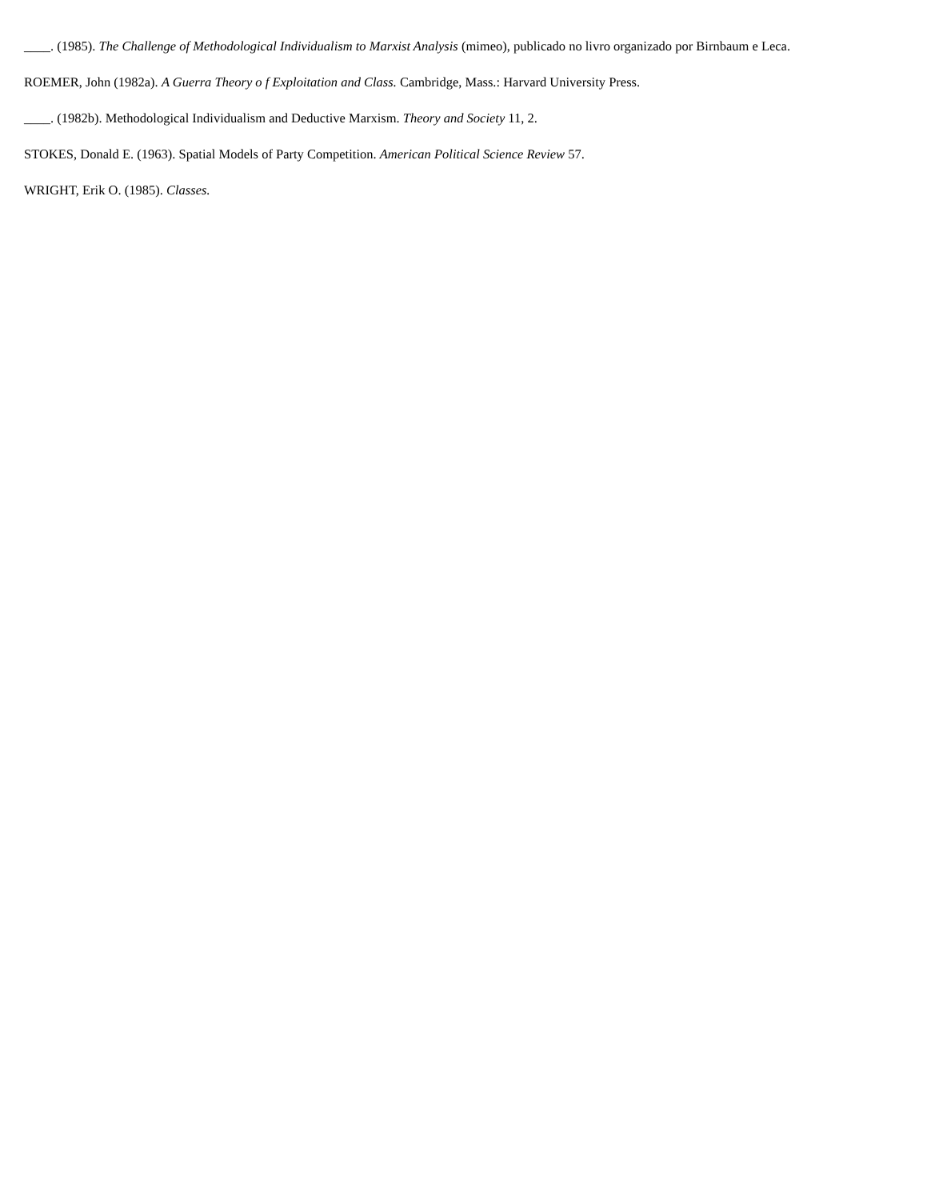____. (1985). The Challenge of Methodological Individualism to Marxist Analysis (mimeo), publicado no livro organizado por Birnbaum e Leca.
ROEMER, John (1982a). A Guerra Theory o f Exploitation and Class. Cambridge, Mass.: Harvard University Press.
____. (1982b). Methodological Individualism and Deductive Marxism. Theory and Society 11, 2.
STOKES, Donald E. (1963). Spatial Models of Party Competition. American Political Science Review 57.
WRIGHT, Erik O. (1985). Classes.